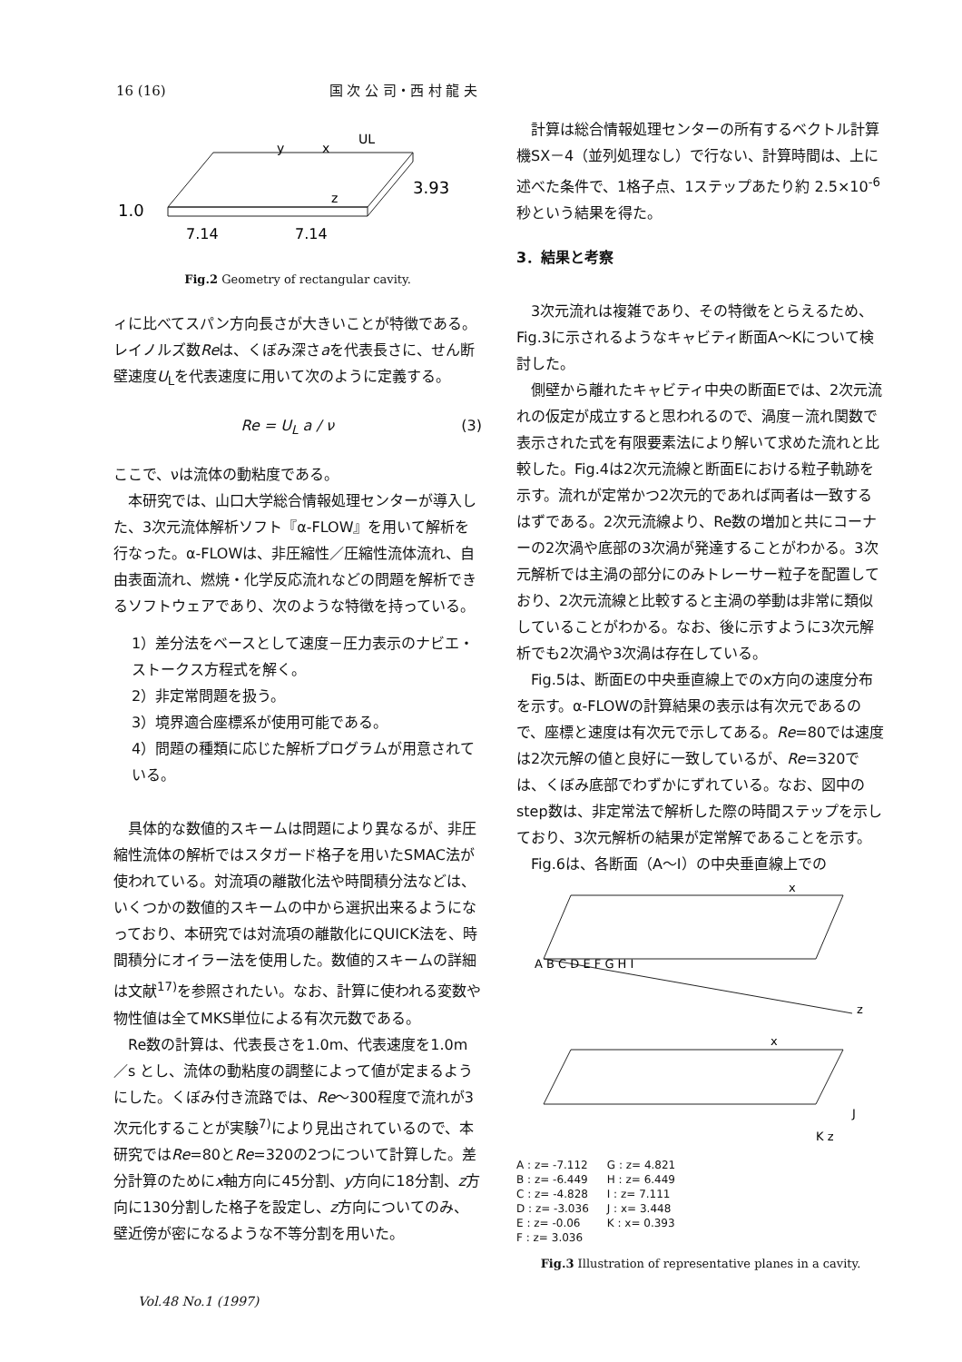16 (16) 国 次 公 司・西 村 龍 夫
1.0
3.93
7.14
7.14
y
x
z
UL
Fig.2 Geometry of rectangular cavity.
ィに比べてスパン方向長さが大きいことが特徴である。レイノルズ数Reは、くぼみ深さaを代表長さに、せん断壁速度U<sub>L</sub>を代表速度に用いて次のように定義する。
Re = U<sub>L</sub> a / ν (3)
ここで、νは流体の動粘度である。
本研究では、山口大学総合情報処理センターが導入した、3次元流体解析ソフト『α-FLOW』を用いて解析を行なった。α-FLOWは、非圧縮性／圧縮性流体流れ、自由表面流れ、燃焼・化学反応流れなどの問題を解析できるソフトウェアであり、次のような特徴を持っている。
1）差分法をベースとして速度－圧力表示のナビエ・ストークス方程式を解く。
2）非定常問題を扱う。
3）境界適合座標系が使用可能である。
4）問題の種類に応じた解析プログラムが用意されている。
具体的な数値的スキームは問題により異なるが、非圧縮性流体の解析ではスタガード格子を用いたSMAC法が使われている。対流項の離散化法や時間積分法などは、いくつかの数値的スキームの中から選択出来るようになっており、本研究では対流項の離散化にQUICK法を、時間積分にオイラー法を使用した。数値的スキームの詳細は文献<sup>17)</sup>を参照されたい。なお、計算に使われる変数や物性値は全てMKS単位による有次元数である。
Re数の計算は、代表長さを1.0m、代表速度を1.0m／s とし、流体の動粘度の調整によって値が定まるようにした。くぼみ付き流路では、Re～300程度で流れが3次元化することが実験<sup>7)</sup>により見出されているので、本研究ではRe=80とRe=320の2つについて計算した。差分計算のためにx軸方向に45分割、y方向に18分割、z方向に130分割した格子を設定し、z方向についてのみ、壁近傍が密になるような不等分割を用いた。
計算は総合情報処理センターの所有するベクトル計算機SX－4（並列処理なし）で行ない、計算時間は、上に述べた条件で、1格子点、1ステップあたり約 2.5×10<sup>-6</sup>秒という結果を得た。
3．結果と考察
3次元流れは複雑であり、その特徴をとらえるため、Fig.3に示されるようなキャビティ断面A～Kについて検討した。
側壁から離れたキャビティ中央の断面Eでは、2次元流れの仮定が成立すると思われるので、渦度－流れ関数で表示された式を有限要素法により解いて求めた流れと比較した。Fig.4は2次元流線と断面Eにおける粒子軌跡を示す。流れが定常かつ2次元的であれば両者は一致するはずである。2次元流線より、Re数の増加と共にコーナーの2次渦や底部の3次渦が発達することがわかる。3次元解析では主渦の部分にのみトレーサー粒子を配置しており、2次元流線と比較すると主渦の挙動は非常に類似していることがわかる。なお、後に示すように3次元解析でも2次渦や3次渦は存在している。
Fig.5は、断面Eの中央垂直線上でのx方向の速度分布を示す。α-FLOWの計算結果の表示は有次元であるので、座標と速度は有次元で示してある。Re=80では速度は2次元解の値と良好に一致しているが、Re=320では、くぼみ底部でわずかにずれている。なお、図中のstep数は、非定常法で解析した際の時間ステップを示しており、3次元解析の結果が定常解であることを示す。
Fig.6は、各断面（A～I）の中央垂直線上での
A B C D E F G H I
x
z
x
J
K z
A : z= -7.112
B : z= -6.449
C : z= -4.828
D : z= -3.036
E : z= -0.06
F : z= 3.036
G : z= 4.821
H : z= 6.449
I : z= 7.111
J : x= 3.448
K : x= 0.393
Fig.3 Illustration of representative planes in a cavity.
Vol.48 No.1 (1997)